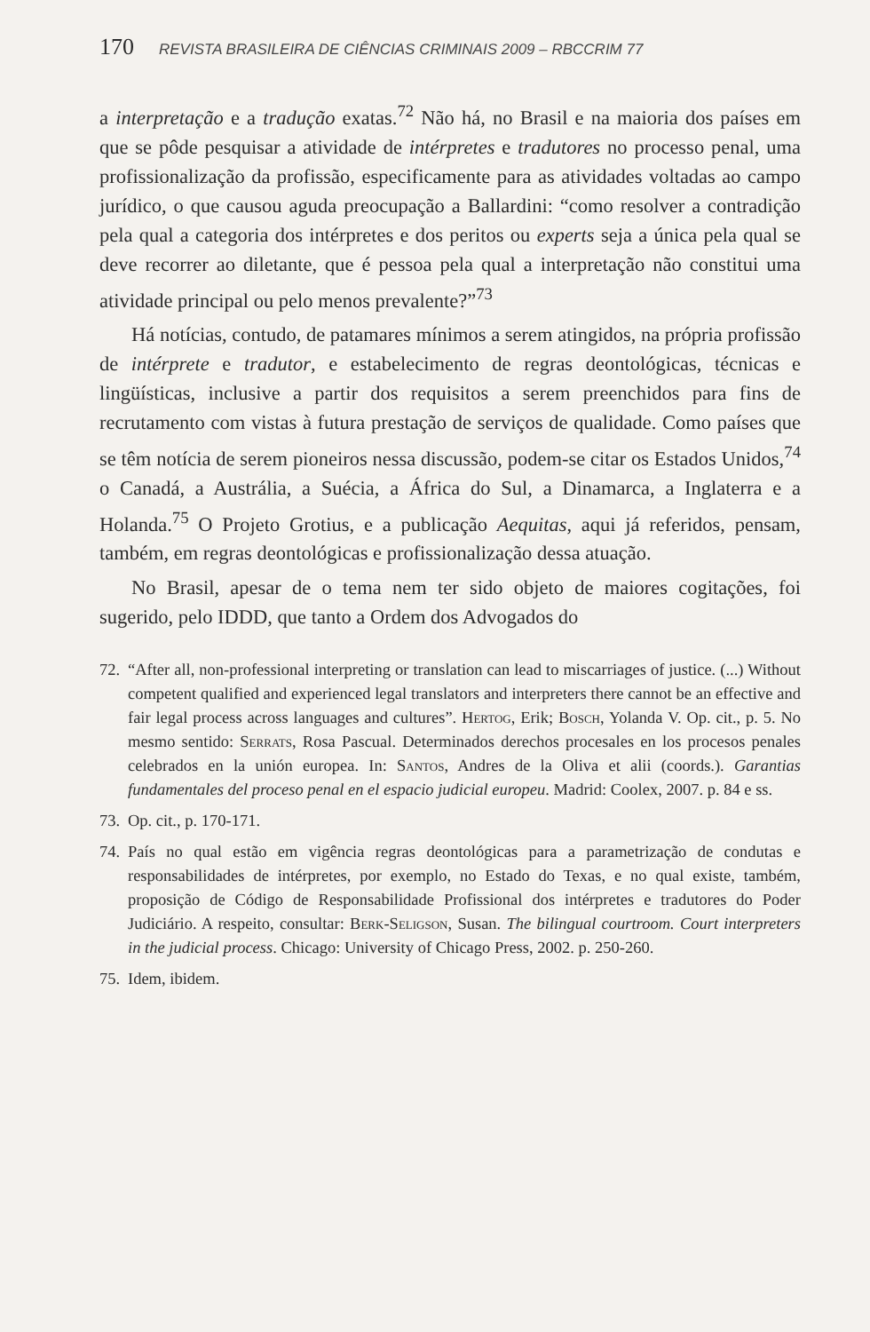170 REVISTA BRASILEIRA DE CIÊNCIAS CRIMINAIS 2009 – RBCCRIM 77
a interpretação e a tradução exatas.<sup>72</sup> Não há, no Brasil e na maioria dos países em que se pôde pesquisar a atividade de intérpretes e tradutores no processo penal, uma profissionalização da profissão, especificamente para as atividades voltadas ao campo jurídico, o que causou aguda preocupação a Ballardini: “como resolver a contradição pela qual a categoria dos intérpretes e dos peritos ou experts seja a única pela qual se deve recorrer ao diletante, que é pessoa pela qual a interpretação não constitui uma atividade principal ou pelo menos prevalente?”<sup>73</sup>
Há notícias, contudo, de patamares mínimos a serem atingidos, na própria profissão de intérprete e tradutor, e estabelecimento de regras deontológicas, técnicas e lingüísticas, inclusive a partir dos requisitos a serem preenchidos para fins de recrutamento com vistas à futura prestação de serviços de qualidade. Como países que se têm notícia de serem pioneiros nessa discussão, podem-se citar os Estados Unidos,<sup>74</sup> o Canadá, a Austrália, a Suécia, a África do Sul, a Dinamarca, a Inglaterra e a Holanda.<sup>75</sup> O Projeto Grotius, e a publicação Aequitas, aqui já referidos, pensam, também, em regras deontológicas e profissionalização dessa atuação.
No Brasil, apesar de o tema nem ter sido objeto de maiores cogitações, foi sugerido, pelo IDDD, que tanto a Ordem dos Advogados do
72. “After all, non-professional interpreting or translation can lead to miscarriages of justice. (...) Without competent qualified and experienced legal translators and interpreters there cannot be an effective and fair legal process across languages and cultures”. Hertog, Erik; Bosch, Yolanda V. Op. cit., p. 5. No mesmo sentido: Serrats, Rosa Pascual. Determinados derechos procesales en los procesos penales celebrados en la unión europea. In: Santos, Andres de la Oliva et alii (coords.). Garantias fundamentales del proceso penal en el espacio judicial europeu. Madrid: Coolex, 2007. p. 84 e ss.
73. Op. cit., p. 170-171.
74. País no qual estão em vigência regras deontológicas para a parametrização de condutas e responsabilidades de intérpretes, por exemplo, no Estado do Texas, e no qual existe, também, proposição de Código de Responsabilidade Profissional dos intérpretes e tradutores do Poder Judiciário. A respeito, consultar: Berk-Seligson, Susan. The bilingual courtroom. Court interpreters in the judicial process. Chicago: University of Chicago Press, 2002. p. 250-260.
75. Idem, ibidem.